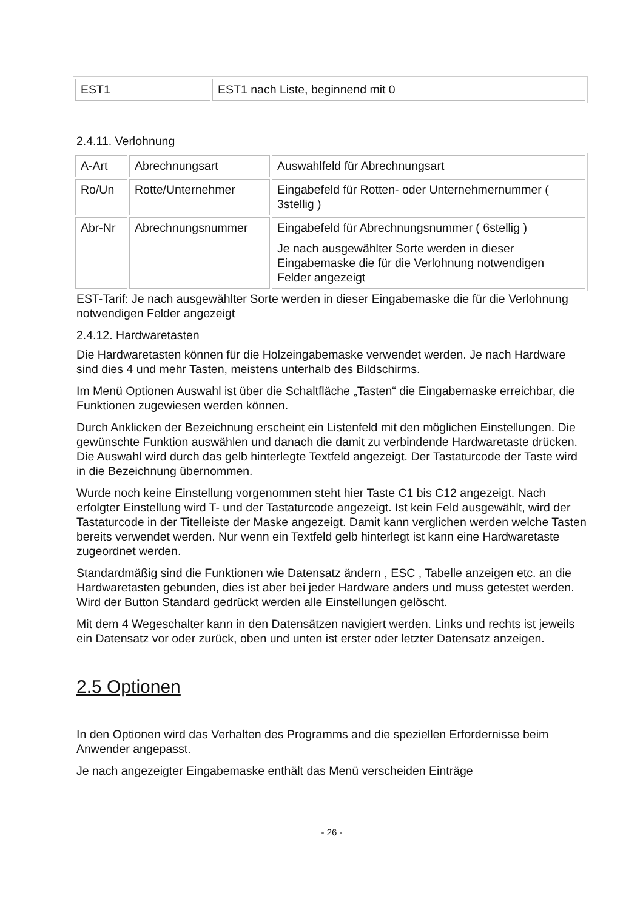| EST1 | EST1 nach Liste, beginnend mit 0 |
2.4.11. Verlohnung
| A-Art | Abrechnungsart | Auswahlfeld für Abrechnungsart |
| Ro/Un | Rotte/Unternehmer | Eingabefeld für Rotten- oder Unternehmernummer ( 3stellig ) |
| Abr-Nr | Abrechnungsnummer | Eingabefeld für Abrechnungsnummer ( 6stellig ) Je nach ausgewählter Sorte werden in dieser Eingabemaske die für die Verlohnung notwendigen Felder angezeigt |
EST-Tarif: Je nach ausgewählter Sorte werden in dieser Eingabemaske die für die Verlohnung notwendigen Felder angezeigt
2.4.12. Hardwaretasten
Die Hardwaretasten können für die Holzeingabemaske verwendet werden. Je nach Hardware sind dies 4 und mehr Tasten, meistens unterhalb des Bildschirms.
Im Menü Optionen Auswahl ist über die Schaltfläche „Tasten“ die Eingabemaske erreichbar, die Funktionen zugewiesen werden können.
Durch Anklicken der Bezeichnung erscheint ein Listenfeld mit den möglichen Einstellungen. Die gewünschte Funktion auswählen und danach die damit zu verbindende Hardwaretaste drücken. Die Auswahl wird durch das gelb hinterlegte Textfeld angezeigt. Der Tastaturcode der Taste wird in die Bezeichnung übernommen.
Wurde noch keine Einstellung vorgenommen steht hier Taste C1 bis C12 angezeigt. Nach erfolgter Einstellung wird T- und der Tastaturcode angezeigt. Ist kein Feld ausgewählt, wird der Tastaturcode in der Titelleiste der Maske angezeigt. Damit kann verglichen werden welche Tasten bereits verwendet werden. Nur wenn ein Textfeld gelb hinterlegt ist kann eine Hardwaretaste zugeordnet werden.
Standardmäßig sind die Funktionen wie Datensatz ändern , ESC , Tabelle anzeigen etc. an die Hardwaretasten gebunden, dies ist aber bei jeder Hardware anders und muss getestet werden. Wird der Button Standard gedrückt werden alle Einstellungen gelöscht.
Mit dem 4 Wegeschalter kann in den Datensätzen navigiert werden. Links und rechts ist jeweils ein Datensatz vor oder zurück, oben und unten ist erster oder letzter Datensatz anzeigen.
2.5 Optionen
In den Optionen wird das Verhalten des Programms and die speziellen Erfordernisse beim Anwender angepasst.
Je nach angezeigter Eingabemaske enthält das Menü verscheiden Einträge
- 26 -